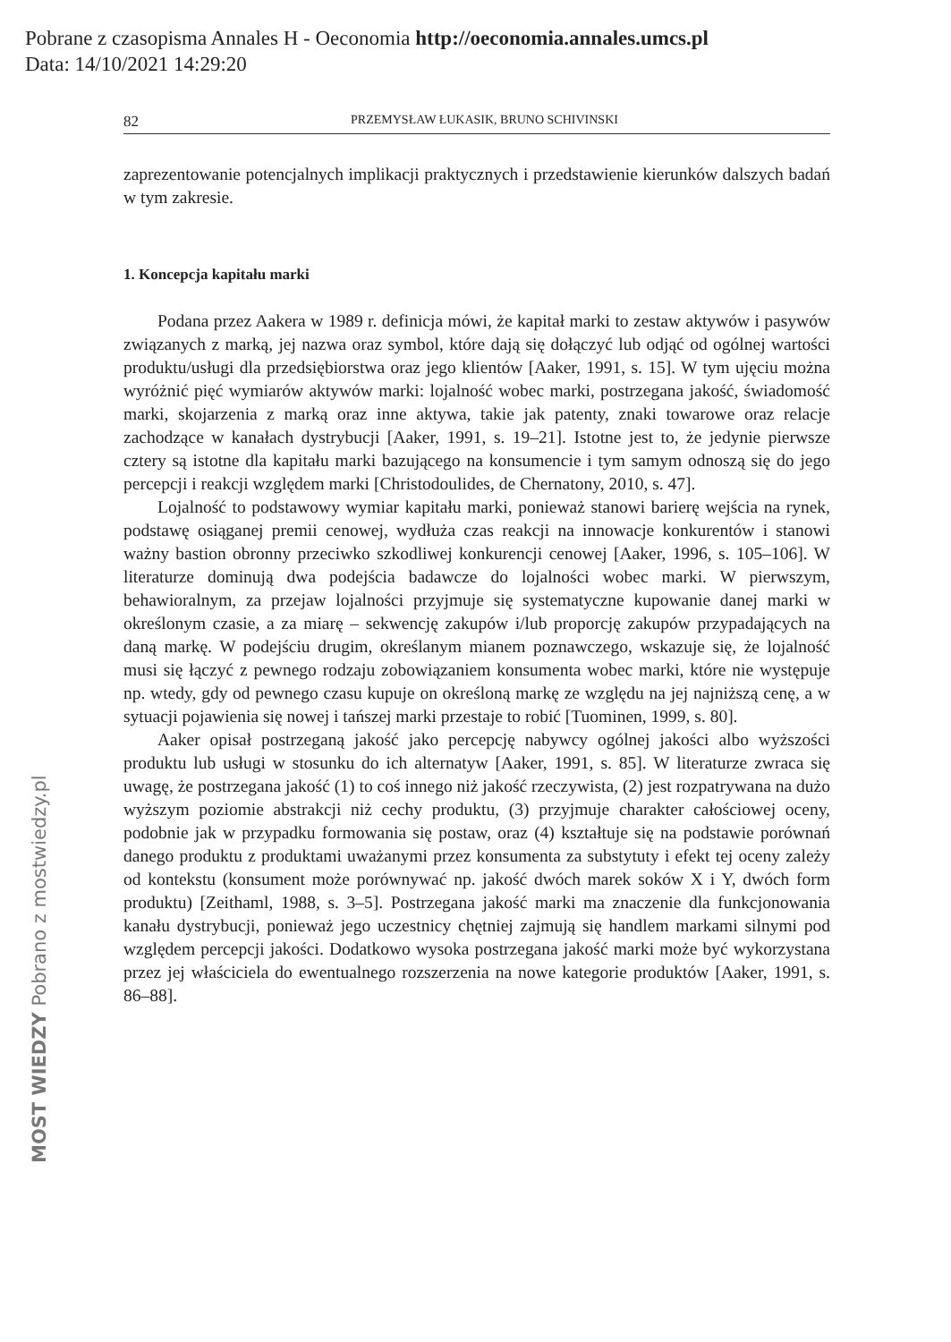Pobrane z czasopisma Annales H - Oeconomia http://oeconomia.annales.umcs.pl
Data: 14/10/2021 14:29:20
82 PRZEMYSŁAW ŁUKASIK, BRUNO SCHIVINSKI
zaprezentowanie potencjalnych implikacji praktycznych i przedstawienie kierunków dalszych badań w tym zakresie.
1. Koncepcja kapitału marki
Podana przez Aakera w 1989 r. definicja mówi, że kapitał marki to zestaw aktywów i pasywów związanych z marką, jej nazwa oraz symbol, które dają się dołączyć lub odjąć od ogólnej wartości produktu/usługi dla przedsiębiorstwa oraz jego klientów [Aaker, 1991, s. 15]. W tym ujęciu można wyróżnić pięć wymiarów aktywów marki: lojalność wobec marki, postrzegana jakość, świadomość marki, skojarzenia z marką oraz inne aktywa, takie jak patenty, znaki towarowe oraz relacje zachodzące w kanałach dystrybucji [Aaker, 1991, s. 19–21]. Istotne jest to, że jedynie pierwsze cztery są istotne dla kapitału marki bazującego na konsumencie i tym samym odnoszą się do jego percepcji i reakcji względem marki [Christodoulides, de Chernatony, 2010, s. 47].
Lojalność to podstawowy wymiar kapitału marki, ponieważ stanowi barierę wejścia na rynek, podstawę osiąganej premii cenowej, wydłuża czas reakcji na innowacje konkurentów i stanowi ważny bastion obronny przeciwko szkodliwej konkurencji cenowej [Aaker, 1996, s. 105–106]. W literaturze dominują dwa podejścia badawcze do lojalności wobec marki. W pierwszym, behawioralnym, za przejaw lojalności przyjmuje się systematyczne kupowanie danej marki w określonym czasie, a za miarę – sekwencję zakupów i/lub proporcję zakupów przypadających na daną markę. W podejściu drugim, określanym mianem poznawczego, wskazuje się, że lojalność musi się łączyć z pewnego rodzaju zobowiązaniem konsumenta wobec marki, które nie występuje np. wtedy, gdy od pewnego czasu kupuje on określoną markę ze względu na jej najniższą cenę, a w sytuacji pojawienia się nowej i tańszej marki przestaje to robić [Tuominen, 1999, s. 80].
Aaker opisał postrzeganą jakość jako percepcję nabywcy ogólnej jakości albo wyższości produktu lub usługi w stosunku do ich alternatyw [Aaker, 1991, s. 85]. W literaturze zwraca się uwagę, że postrzegana jakość (1) to coś innego niż jakość rzeczywista, (2) jest rozpatrywana na dużo wyższym poziomie abstrakcji niż cechy produktu, (3) przyjmuje charakter całościowej oceny, podobnie jak w przypadku formowania się postaw, oraz (4) kształtuje się na podstawie porównań danego produktu z produktami uważanymi przez konsumenta za substytuty i efekt tej oceny zależy od kontekstu (konsument może porównywać np. jakość dwóch marek soków X i Y, dwóch form produktu) [Zeithaml, 1988, s. 3–5]. Postrzegana jakość marki ma znaczenie dla funkcjonowania kanału dystrybucji, ponieważ jego uczestnicy chętniej zajmują się handlem markami silnymi pod względem percepcji jakości. Dodatkowo wysoka postrzegana jakość marki może być wykorzystana przez jej właściciela do ewentualnego rozszerzenia na nowe kategorie produktów [Aaker, 1991, s. 86–88].
MOST WIEDZY Pobrano z mostwiedzy.pl